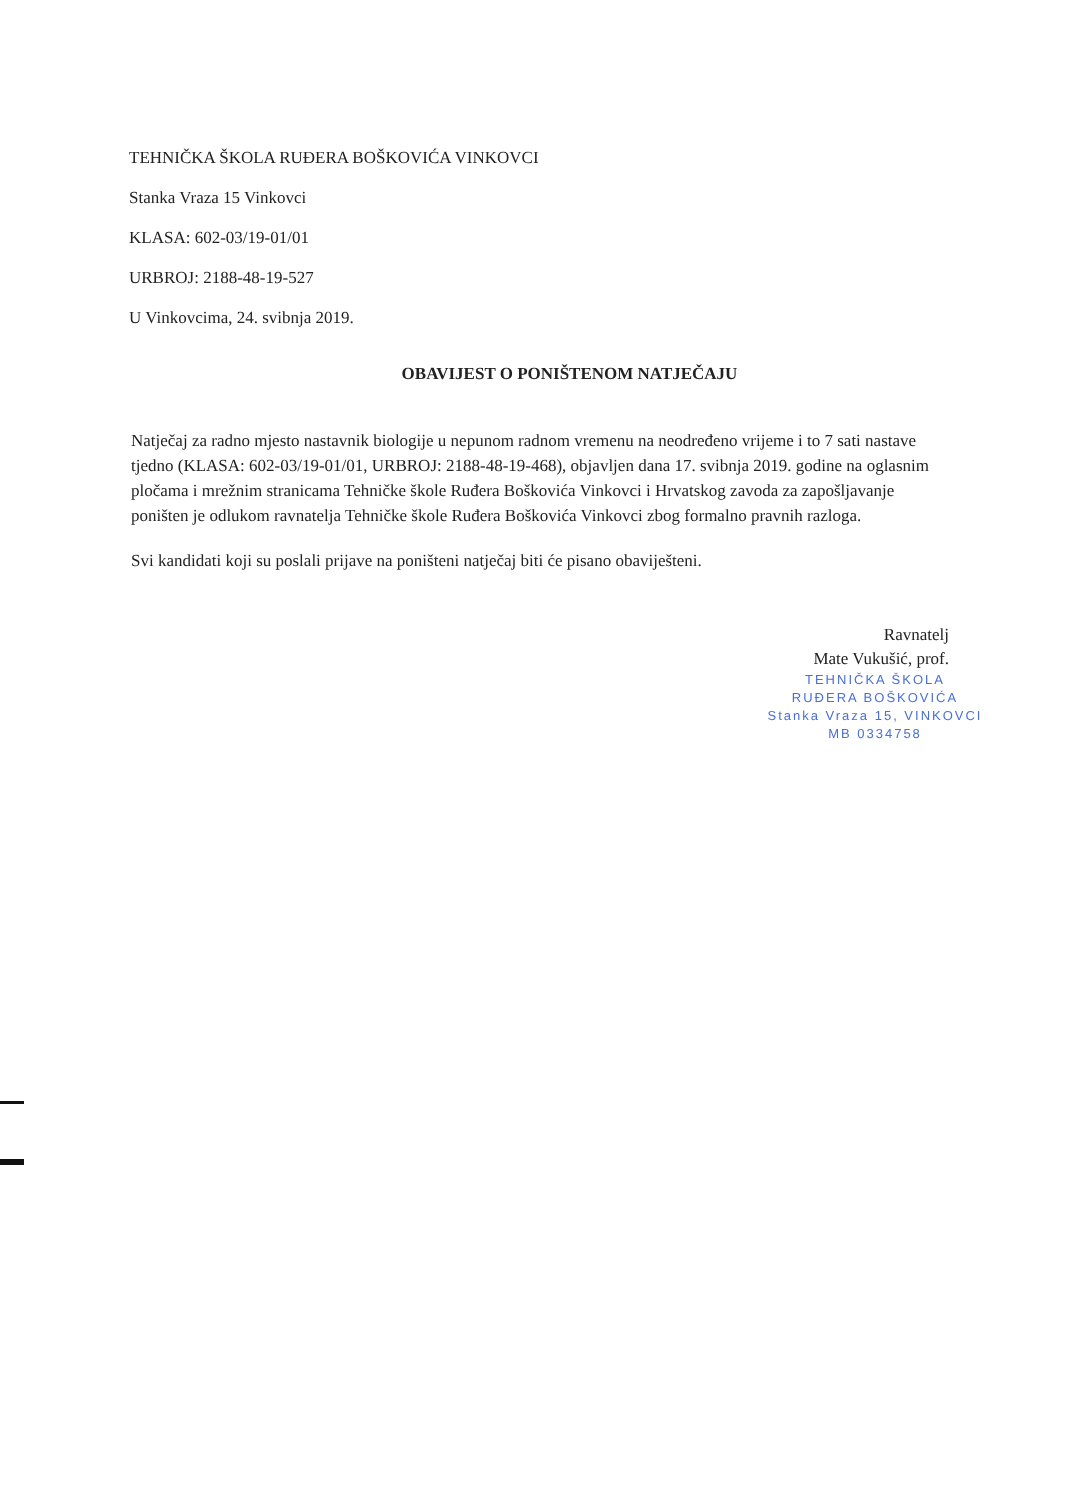TEHNIČKA ŠKOLA RUĐERA BOŠKOVIĆA VINKOVCI
Stanka Vraza 15 Vinkovci
KLASA: 602-03/19-01/01
URBROJ: 2188-48-19-527
U Vinkovcima, 24. svibnja 2019.
OBAVIJEST O PONIŠTENOM NATJEČAJU
Natječaj za radno mjesto nastavnik biologije u nepunom radnom vremenu na neodređeno vrijeme i to 7 sati nastave tjedno (KLASA: 602-03/19-01/01, URBROJ: 2188-48-19-468), objavljen dana 17. svibnja 2019. godine na oglasnim pločama i mrežnim stranicama Tehničke škole Ruđera Boškovića Vinkovci i Hrvatskog zavoda za zapošljavanje poništen je odlukom ravnatelja Tehničke škole Ruđera Boškovića Vinkovci zbog formalno pravnih razloga.
Svi kandidati koji su poslali prijave na poništeni natječaj biti će pisano obaviješteni.
Ravnatelj
Mate Vukušić, prof.
TEHNIČKA ŠKOLA
RUĐERA BOŠKOVIĆA
Stanka Vraza 15, VINKOVCI
MB 0334758